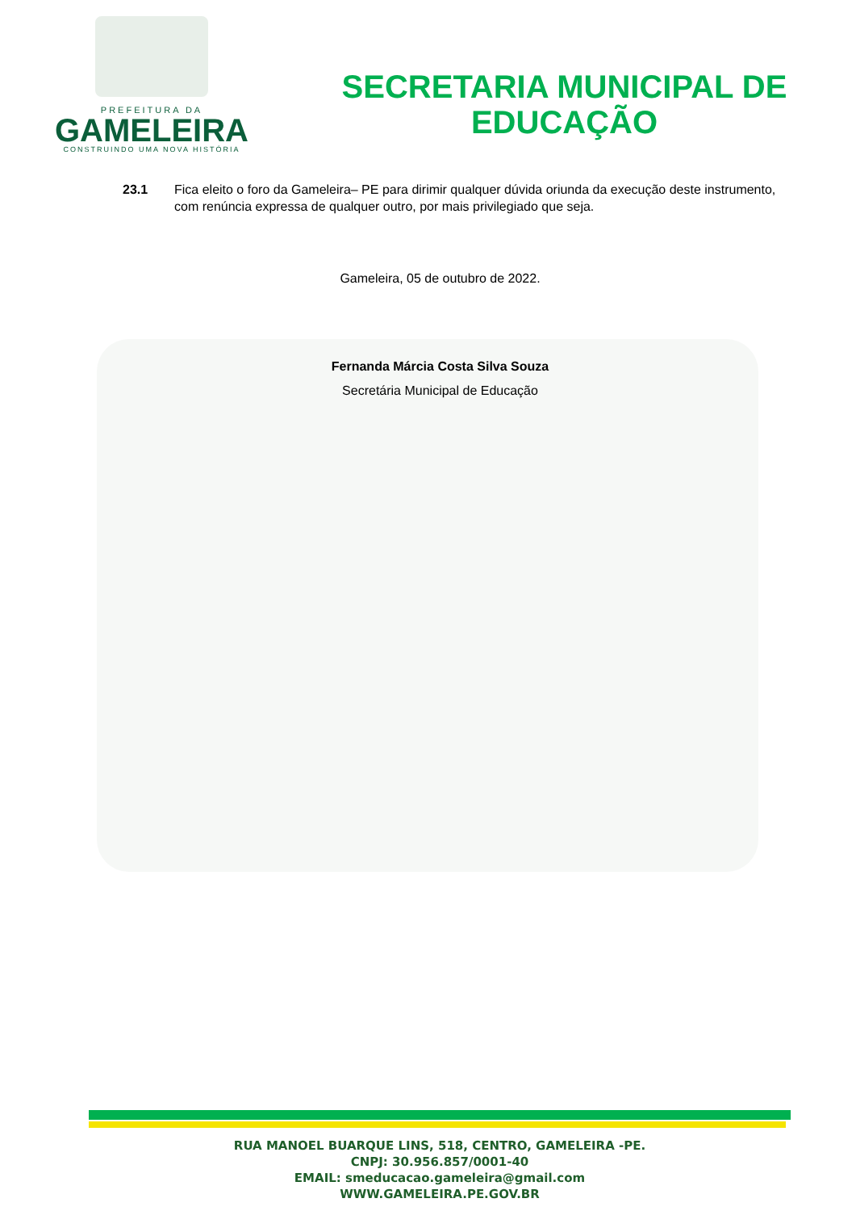PREFEITURA DA
GAMELEIRA
CONSTRUINDO UMA NOVA HISTÓRIA
SECRETARIA MUNICIPAL DE
EDUCAÇÃO
23.1 Fica eleito o foro da Gameleira– PE para dirimir qualquer dúvida oriunda da execução deste instrumento, com renúncia expressa de qualquer outro, por mais privilegiado que seja.
Gameleira, 05 de outubro de 2022.
Fernanda Márcia Costa Silva Souza
Secretária Municipal de Educação
RUA MANOEL BUARQUE LINS, 518, CENTRO, GAMELEIRA -PE.
CNPJ: 30.956.857/0001-40
EMAIL: smeducacao.gameleira@gmail.com
WWW.GAMELEIRA.PE.GOV.BR